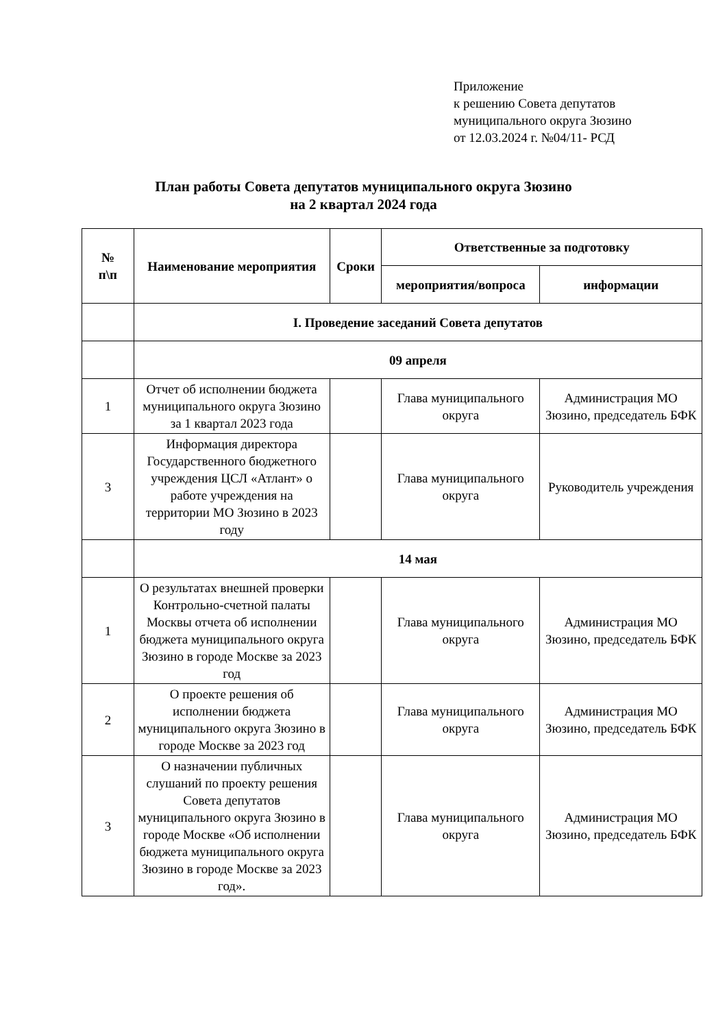Приложение
к решению Совета депутатов
муниципального округа Зюзино
от 12.03.2024 г. №04/11- РСД
План работы Совета депутатов муниципального округа Зюзино
на 2 квартал 2024 года
| № п\п | Наименование мероприятия | Сроки | Ответственные за подготовку | |
| --- | --- | --- | --- | --- |
| | | | мероприятия/вопроса | информации |
| | I. Проведение заседаний Совета депутатов | | | |
| | 09 апреля | | | |
| 1 | Отчет об исполнении бюджета муниципального округа Зюзино за 1 квартал 2023 года | | Глава муниципального округа | Администрация МО Зюзино, председатель БФК |
| 3 | Информация директора Государственного бюджетного учреждения ЦСЛ «Атлант» о работе учреждения на территории МО Зюзино в 2023 году | | Глава муниципального округа | Руководитель учреждения |
| | 14 мая | | | |
| 1 | О результатах внешней проверки Контрольно-счетной палаты Москвы отчета об исполнении бюджета муниципального округа Зюзино в городе Москве за 2023 год | | Глава муниципального округа | Администрация МО Зюзино, председатель БФК |
| 2 | О проекте решения об исполнении бюджета муниципального округа Зюзино в городе Москве за 2023 год | | Глава муниципального округа | Администрация МО Зюзино, председатель БФК |
| 3 | О назначении публичных слушаний по проекту решения Совета депутатов муниципального округа Зюзино в городе Москве «Об исполнении бюджета муниципального округа Зюзино в городе Москве за 2023 год». | | Глава муниципального округа | Администрация МО Зюзино, председатель БФК |